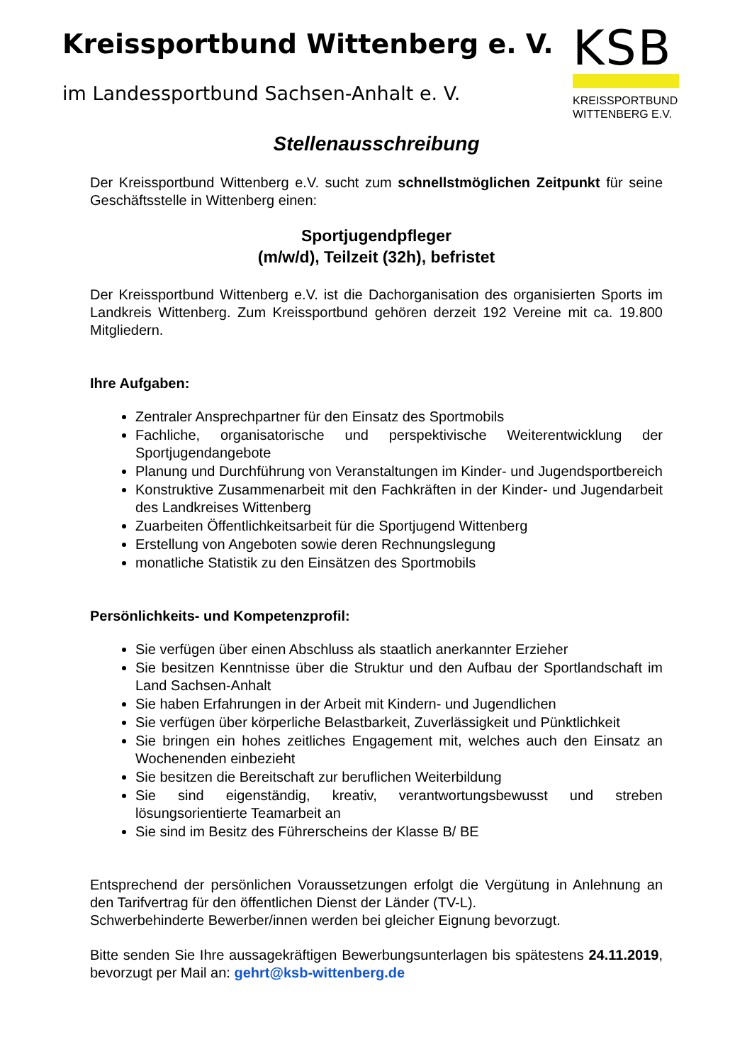Kreissportbund Wittenberg e. V.
im Landessportbund Sachsen-Anhalt e. V.
KSB
KREISSPORTBUND
WITTENBERG E.V.
Stellenausschreibung
Der Kreissportbund Wittenberg e.V. sucht zum schnellstmöglichen Zeitpunkt für seine Geschäftsstelle in Wittenberg einen:
Sportjugendpfleger
(m/w/d), Teilzeit (32h), befristet
Der Kreissportbund Wittenberg e.V. ist die Dachorganisation des organisierten Sports im Landkreis Wittenberg. Zum Kreissportbund gehören derzeit 192 Vereine mit ca. 19.800 Mitgliedern.
Ihre Aufgaben:
Zentraler Ansprechpartner für den Einsatz des Sportmobils
Fachliche, organisatorische und perspektivische Weiterentwicklung der Sportjugendangebote
Planung und Durchführung von Veranstaltungen im Kinder- und Jugendsportbereich
Konstruktive Zusammenarbeit mit den Fachkräften in der Kinder- und Jugendarbeit des Landkreises Wittenberg
Zuarbeiten Öffentlichkeitsarbeit für die Sportjugend Wittenberg
Erstellung von Angeboten sowie deren Rechnungslegung
monatliche Statistik zu den Einsätzen des Sportmobils
Persönlichkeits- und Kompetenzprofil:
Sie verfügen über einen Abschluss als staatlich anerkannter Erzieher
Sie besitzen Kenntnisse über die Struktur und den Aufbau der Sportlandschaft im Land Sachsen-Anhalt
Sie haben Erfahrungen in der Arbeit mit Kindern- und Jugendlichen
Sie verfügen über körperliche Belastbarkeit, Zuverlässigkeit und Pünktlichkeit
Sie bringen ein hohes zeitliches Engagement mit, welches auch den Einsatz an Wochenenden einbezieht
Sie besitzen die Bereitschaft zur beruflichen Weiterbildung
Sie sind eigenständig, kreativ, verantwortungsbewusst und streben lösungsorientierte Teamarbeit an
Sie sind im Besitz des Führerscheins der Klasse B/ BE
Entsprechend der persönlichen Voraussetzungen erfolgt die Vergütung in Anlehnung an den Tarifvertrag für den öffentlichen Dienst der Länder (TV-L).
Schwerbehinderte Bewerber/innen werden bei gleicher Eignung bevorzugt.
Bitte senden Sie Ihre aussagekräftigen Bewerbungsunterlagen bis spätestens 24.11.2019, bevorzugt per Mail an: gehrt@ksb-wittenberg.de